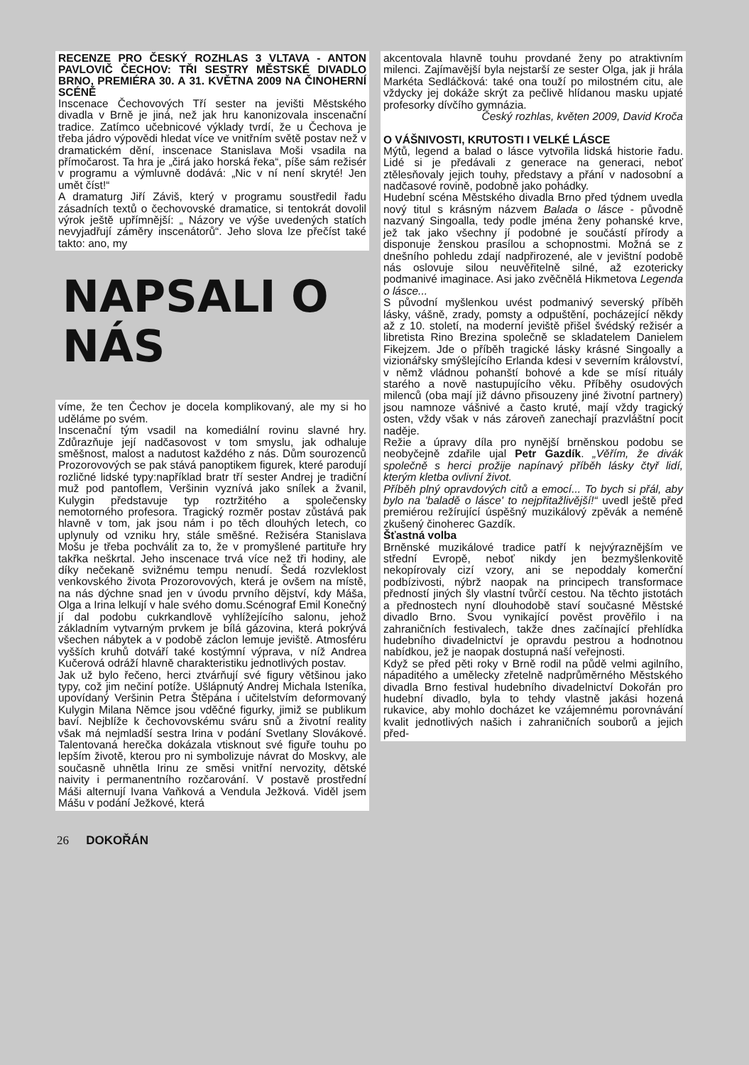RECENZE PRO ČESKÝ ROZHLAS 3 VLTAVA - ANTON PAVLOVIČ ČECHOV: TŘI SESTRY MĚSTSKÉ DIVADLO BRNO, PREMIÉRA 30. A 31. KVĚTNA 2009 NA ČINOHERNÍ SCÉNĚ
Inscenace Čechovových Tří sester na jevišti Městského divadla v Brně je jiná, než jak hru kanonizovala inscenační tradice. Zatímco učebnicové výklady tvrdí, že u Čechova je třeba jádro výpovědi hledat více ve vnitřním světě postav než v dramatickém dění, inscenace Stanislava Moši vsadila na přímočarost. Ta hra je „čirá jako horská řeka“, píše sám režisér v programu a výmluvně dodává: „Nic v ní není skryté! Jen umět číst!“
A dramaturg Jiří Záviš, který v programu soustředil řadu zásadních textů o čechovovské dramatice, si tentokrát dovolil výrok ještě upřímnější: „ Názory ve výše uvedených statích nevyjadřují záměry inscenátorů“. Jeho slova lze přečíst také takto: ano, my
NAPSALI O NÁS
víme, že ten Čechov je docela komplikovaný, ale my si ho uděláme po svém.
Inscenační tým vsadil na komediální rovinu slavné hry. Zdůrazňuje její nadčasovost v tom smyslu, jak odhaluje směšnost, malost a nadutost každého z nás. Dům sourozenců Prozorovových se pak stává panoptikem figurek, které parodují rozličné lidské typy:například bratr tří sester Andrej je tradiční muž pod pantoflem, Veršinin vyznívá jako snílek a žvanil, Kulygin představuje typ roztržitého a společensky nemotorného profesora. Tragický rozměr postav zůstává pak hlavně v tom, jak jsou nám i po těch dlouhých letech, co uplynuly od vzniku hry, stále směšné. Režiséra Stanislava Mošu je třeba pochválit za to, že v promyšlené partituře hry takřka neškrtal. Jeho inscenace trvá více než tři hodiny, ale díky nečekaně svižnému tempu nenudí. Šedá rozvleklost venkovského života Prozorovových, která je ovšem na místě, na nás dýchne snad jen v úvodu prvního dějství, kdy Máša, Olga a Irina lelkují v hale svého domu.Scénograf Emil Konečný jí dal podobu cukrkandlově vyhlížejícího salonu, jehož základním vytvarným prvkem je bílá gázovina, která pokrývá všechen nábytek a v podobě záclon lemuje jeviště. Atmosféru vyšších kruhů dotváří také kostýmní výprava, v níž Andrea Kučerová odráží hlavně charakteristiku jednotlivých postav.
Jak už bylo řečeno, herci ztvárňují své figury většinou jako typy, což jim nečiní potíže. Ušlápnutý Andrej Michala Isteníka, upovídaný Veršinin Petra Štěpána i učitelstvím deformovaný Kulygin Milana Němce jsou vděčné figurky, jimiž se publikum baví. Nejblíže k čechovovskému sváru snů a životní reality však má nejmladší sestra Irina v podání Svetlany Slovákové. Talentovaná herečka dokázala vtisknout své figuře touhu po lepším životě, kterou pro ni symbolizuje návrat do Moskvy, ale současně uhnětla Irinu ze směsi vnitřní nervozity, dětské naivity i permanentního rozčarování. V postavě prostřední Máši alternují Ivana Vaňková a Vendula Ježková. Viděl jsem Mášu v podání Ježkové, která
akcentovala hlavně touhu provdané ženy po atraktivním milenci. Zajímavější byla nejstarší ze sester Olga, jak ji hrála Markéta Sedláčková: také ona touží po milostném citu, ale vždycky jej dokáže skrýt za pečlivě hlídanou masku upjaté profesorky dívčího gymnázia.
Český rozhlas, květen 2009, David Kroča
O VÁŠNIVOSTI, KRUTOSTI I VELKÉ LÁSCE
Mýtů, legend a balad o lásce vytvořila lidská historie řadu. Lidé si je předávali z generace na generaci, neboť ztělesňovaly jejich touhy, představy a přání v nadosobní a nadčasové rovině, podobně jako pohádky.
Hudební scéna Městského divadla Brno před týdnem uvedla nový titul s krásným názvem Balada o lásce - původně nazvaný Singoalla, tedy podle jména ženy pohanské krve, jež tak jako všechny jí podobné je součástí přírody a disponuje ženskou prasílou a schopnostmi. Možná se z dnešního pohledu zdají nadpřirozené, ale v jevištní podobě nás oslovuje silou neuvěřitelně silné, až ezotericky podmanivé imaginace. Asi jako zvěčnělá Hikmetova Legenda o lásce...
S původní myšlenkou uvést podmanivý severský příběh lásky, vášně, zrady, pomsty a odpuštění, pocházející někdy až z 10. století, na moderní jeviště přišel švédský režisér a libretista Rino Brezina společně se skladatelem Danielem Fikejzem. Jde o příběh tragické lásky krásné Singoally a vizionářsky smýšlejícího Erlanda kdesi v severním království, v němž vládnou pohanští bohové a kde se mísí rituály starého a nově nastupujícího věku. Příběhy osudových milenců (oba mají již dávno přisouzeny jiné životní partnery) jsou namnoze vášnivé a často kruté, mají vždy tragický osten, vždy však v nás zároveň zanechají prazvláštní pocit naděje.
Režie a úpravy díla pro nynější brněnskou podobu se neobyčejně zdařile ujal Petr Gazdík. „Věřím, že divák společně s herci prožije napínavý příběh lásky čtyř lidí, kterým kletba ovlivní život.
Příběh plný opravdových citů a emocí... To bych si přál, aby bylo na 'baladě o lásce' to nejpřitažlivější!“ uvedl ještě před premiérou režírující úspěšný muzikálový zpěvák a neméně zkušený činoherec Gazdík.
Šťastná volba
Brněnské muzikálové tradice patří k nejvýraznějším ve střední Evropě, neboť nikdy jen bezmyšlenkovitě nekopírovaly cizí vzory, ani se nepoddaly komerční podbízivosti, nýbrž naopak na principech transformace předností jiných šly vlastní tvůrčí cestou. Na těchto jistotách a přednostech nyní dlouhodobě staví současné Městské divadlo Brno. Svou vynikající pověst prověřilo i na zahraničních festivalech, takže dnes začínající přehlídka hudebního divadelnictví je opravdu pestrou a hodnotnou nabídkou, jež je naopak dostupná naší veřejnosti.
Když se před pěti roky v Brně rodil na půdě velmi agilního, nápaditého a umělecky zřetelně nadprůměrného Městského divadla Brno festival hudebního divadelnictví Dokořán pro hudební divadlo, byla to tehdy vlastně jakási hozená rukavice, aby mohlo docházet ke vzájemnému porovnávání kvalit jednotlivých našich i zahraničních souborů a jejich před-
26 DOKOŘÁN